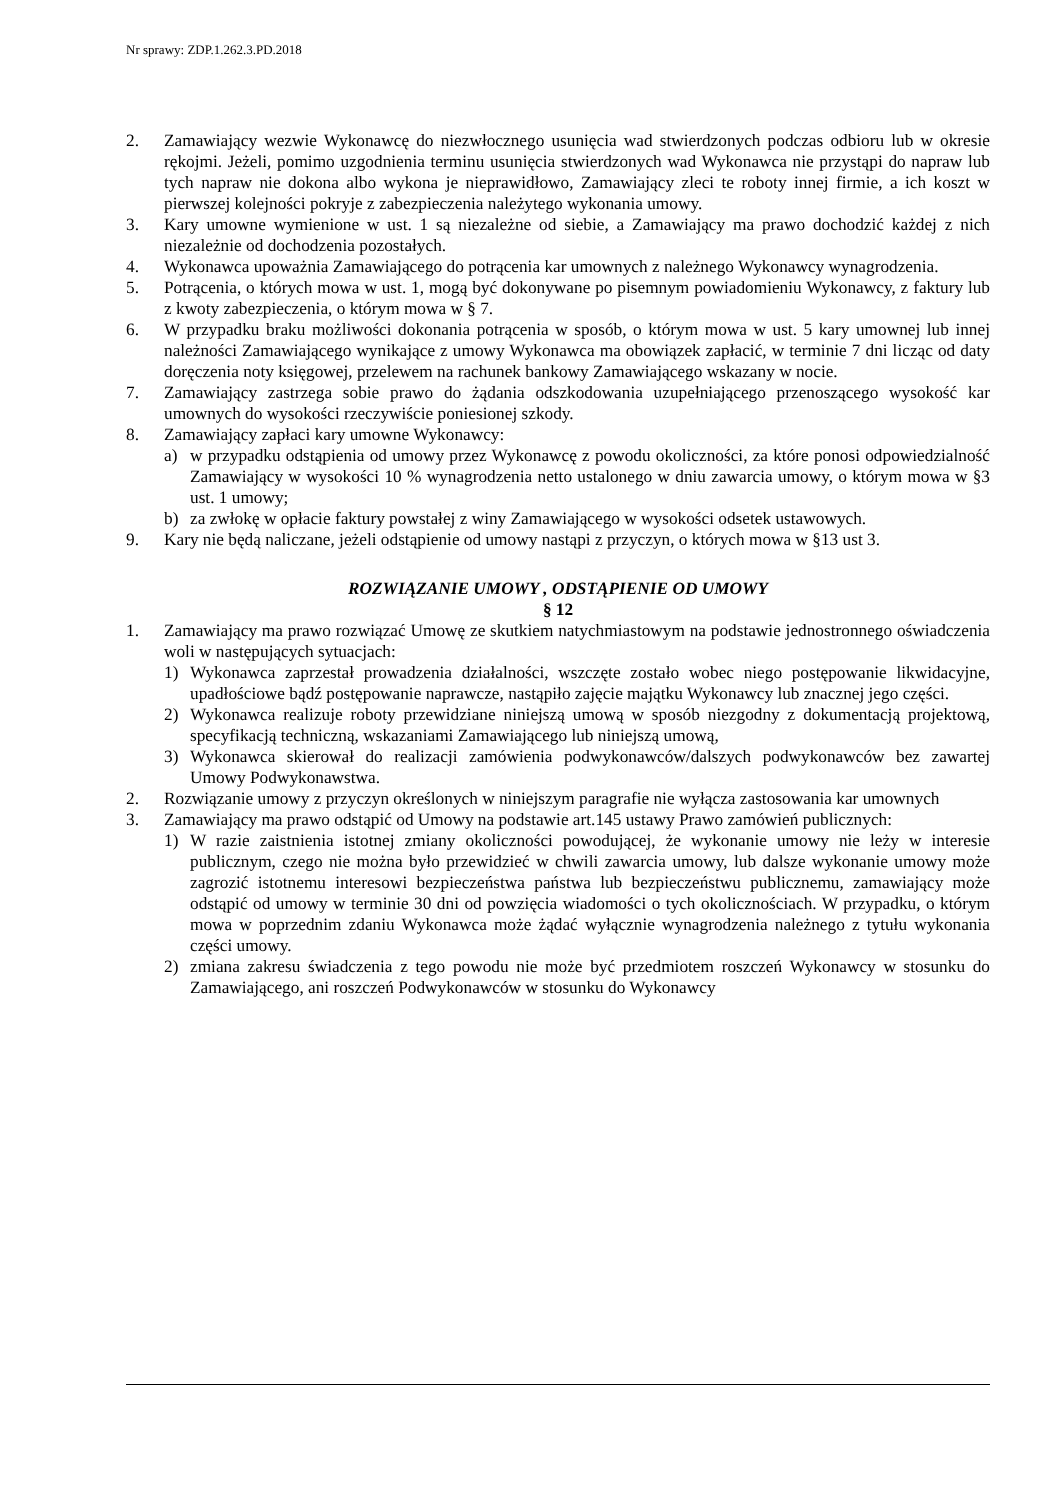Nr sprawy: ZDP.1.262.3.PD.2018
2. Zamawiający wezwie Wykonawcę do niezwłocznego usunięcia wad stwierdzonych podczas odbioru lub w okresie rękojmi. Jeżeli, pomimo uzgodnienia terminu usunięcia stwierdzonych wad Wykonawca nie przystąpi do napraw lub tych napraw nie dokona albo wykona je nieprawidłowo, Zamawiający zleci te roboty innej firmie, a ich koszt w pierwszej kolejności pokryje z zabezpieczenia należytego wykonania umowy.
3. Kary umowne wymienione w ust. 1 są niezależne od siebie, a Zamawiający ma prawo dochodzić każdej z nich niezależnie od dochodzenia pozostałych.
4. Wykonawca upoważnia Zamawiającego do potrącenia kar umownych z należnego Wykonawcy wynagrodzenia.
5. Potrącenia, o których mowa w ust. 1, mogą być dokonywane po pisemnym powiadomieniu Wykonawcy, z faktury lub z kwoty zabezpieczenia, o którym mowa w § 7.
6. W przypadku braku możliwości dokonania potrącenia w sposób, o którym mowa w ust. 5 kary umownej lub innej należności Zamawiającego wynikające z umowy Wykonawca ma obowiązek zapłacić, w terminie 7 dni licząc od daty doręczenia noty księgowej, przelewem na rachunek bankowy Zamawiającego wskazany w nocie.
7. Zamawiający zastrzega sobie prawo do żądania odszkodowania uzupełniającego przenoszącego wysokość kar umownych do wysokości rzeczywiście poniesionej szkody.
8. Zamawiający zapłaci kary umowne Wykonawcy:
a) w przypadku odstąpienia od umowy przez Wykonawcę z powodu okoliczności, za które ponosi odpowiedzialność Zamawiający w wysokości 10 % wynagrodzenia netto ustalonego w dniu zawarcia umowy, o którym mowa w §3 ust. 1 umowy;
b) za zwłokę w opłacie faktury powstałej z winy Zamawiającego w wysokości odsetek ustawowych.
9. Kary nie będą naliczane, jeżeli odstąpienie od umowy nastąpi z przyczyn, o których mowa w §13 ust 3.
ROZWIĄZANIE UMOWY , ODSTĄPIENIE OD UMOWY
§ 12
1. Zamawiający ma prawo rozwiązać Umowę ze skutkiem natychmiastowym na podstawie jednostronnego oświadczenia woli w następujących sytuacjach:
1) Wykonawca zaprzestał prowadzenia działalności, wszczęte zostało wobec niego postępowanie likwidacyjne, upadłościowe bądź postępowanie naprawcze, nastąpiło zajęcie majątku Wykonawcy lub znacznej jego części.
2) Wykonawca realizuje roboty przewidziane niniejszą umową w sposób niezgodny z dokumentacją projektową, specyfikacją techniczną, wskazaniami Zamawiającego lub niniejszą umową,
3) Wykonawca skierował do realizacji zamówienia podwykonawców/dalszych podwykonawców bez zawartej Umowy Podwykonawstwa.
2. Rozwiązanie umowy z przyczyn określonych w niniejszym paragrafie nie wyłącza zastosowania kar umownych
3. Zamawiający ma prawo odstąpić od Umowy na podstawie art.145 ustawy Prawo zamówień publicznych:
1) W razie zaistnienia istotnej zmiany okoliczności powodującej, że wykonanie umowy nie leży w interesie publicznym, czego nie można było przewidzieć w chwili zawarcia umowy, lub dalsze wykonanie umowy może zagrozić istotnemu interesowi bezpieczeństwa państwa lub bezpieczeństwu publicznemu, zamawiający może odstąpić od umowy w terminie 30 dni od powzięcia wiadomości o tych okolicznościach. W przypadku, o którym mowa w poprzednim zdaniu Wykonawca może żądać wyłącznie wynagrodzenia należnego z tytułu wykonania części umowy.
2) zmiana zakresu świadczenia z tego powodu nie może być przedmiotem roszczeń Wykonawcy w stosunku do Zamawiającego, ani roszczeń Podwykonawców w stosunku do Wykonawcy